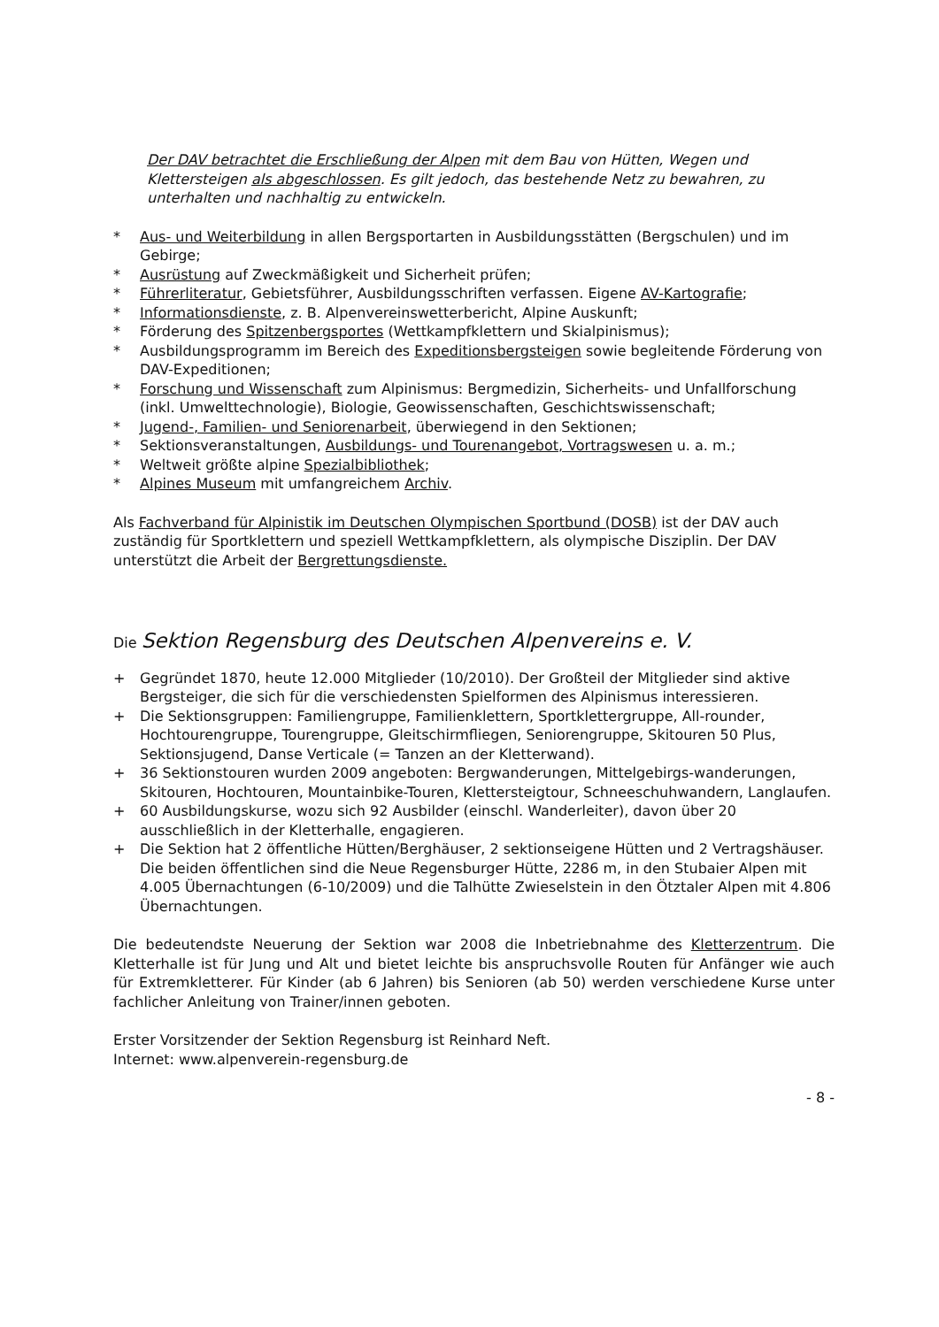Der DAV betrachtet die Erschließung der Alpen mit dem Bau von Hütten, Wegen und Klettersteigen als abgeschlossen. Es gilt jedoch, das bestehende Netz zu bewahren, zu unterhalten und nachhaltig zu entwickeln.
* Aus- und Weiterbildung in allen Bergsportarten in Ausbildungsstätten (Bergschulen) und im Gebirge;
* Ausrüstung auf Zweckmäßigkeit und Sicherheit prüfen;
* Führerliteratur, Gebietsführer, Ausbildungsschriften verfassen. Eigene AV-Kartografie;
* Informationsdienste, z. B. Alpenvereinswetterbericht, Alpine Auskunft;
* Förderung des Spitzenbergsportes (Wettkampfklettern und Skialpinismus);
* Ausbildungsprogramm im Bereich des Expeditionsbergsteigen sowie begleitende Förderung von DAV-Expeditionen;
* Forschung und Wissenschaft zum Alpinismus: Bergmedizin, Sicherheits- und Unfallforschung (inkl. Umwelttechnologie), Biologie, Geowissenschaften, Geschichtswissenschaft;
* Jugend-, Familien- und Seniorenarbeit, überwiegend in den Sektionen;
* Sektionsveranstaltungen, Ausbildungs- und Tourenangebot, Vortragswesen u. a. m.;
* Weltweit größte alpine Spezialbibliothek;
* Alpines Museum mit umfangreichem Archiv.
Als Fachverband für Alpinistik im Deutschen Olympischen Sportbund (DOSB) ist der DAV auch zuständig für Sportklettern und speziell Wettkampfklettern, als olympische Disziplin. Der DAV unterstützt die Arbeit der Bergrettungsdienste.
Die Sektion Regensburg des Deutschen Alpenvereins e. V.
+ Gegründet 1870, heute 12.000 Mitglieder (10/2010). Der Großteil der Mitglieder sind aktive Bergsteiger, die sich für die verschiedensten Spielformen des Alpinismus interessieren.
+ Die Sektionsgruppen: Familiengruppe, Familienklettern, Sportklettergruppe, All-rounder, Hochtourengruppe, Tourengruppe, Gleitschirmfliegen, Seniorengruppe, Skitouren 50 Plus, Sektionsjugend, Danse Verticale (= Tanzen an der Kletterwand).
+ 36 Sektionstouren wurden 2009 angeboten: Bergwanderungen, Mittelgebirgs-wanderungen, Skitouren, Hochtouren, Mountainbike-Touren, Klettersteigtour, Schneeschuhwandern, Langlaufen.
+ 60 Ausbildungskurse, wozu sich 92 Ausbilder (einschl. Wanderleiter), davon über 20 ausschließlich in der Kletterhalle, engagieren.
+ Die Sektion hat 2 öffentliche Hütten/Berghäuser, 2 sektionseigene Hütten und 2 Vertragshäuser. Die beiden öffentlichen sind die Neue Regensburger Hütte, 2286 m, in den Stubaier Alpen mit 4.005 Übernachtungen (6-10/2009) und die Talhütte Zwieselstein in den Ötztaler Alpen mit 4.806 Übernachtungen.
Die bedeutendste Neuerung der Sektion war 2008 die Inbetriebnahme des Kletterzentrum. Die Kletterhalle ist für Jung und Alt und bietet leichte bis anspruchsvolle Routen für Anfänger wie auch für Extremkletterer. Für Kinder (ab 6 Jahren) bis Senioren (ab 50) werden verschiedene Kurse unter fachlicher Anleitung von Trainer/innen geboten.
Erster Vorsitzender der Sektion Regensburg ist Reinhard Neft.
Internet: www.alpenverein-regensburg.de
- 8 -